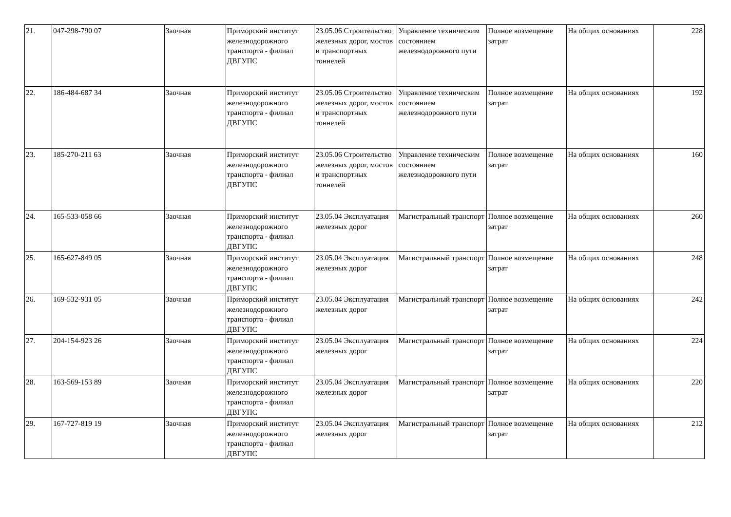| 21. | 047-298-790 07 | Заочная | Приморский институт железнодорожного транспорта - филиал ДВГУПС | 23.05.06 Строительство железных дорог, мостов и транспортных тоннелей | Управление техническим состоянием железнодорожного пути | Полное возмещение затрат | На общих основаниях | 228 |
| 22. | 186-484-687 34 | Заочная | Приморский институт железнодорожного транспорта - филиал ДВГУПС | 23.05.06 Строительство железных дорог, мостов и транспортных тоннелей | Управление техническим состоянием железнодорожного пути | Полное возмещение затрат | На общих основаниях | 192 |
| 23. | 185-270-211 63 | Заочная | Приморский институт железнодорожного транспорта - филиал ДВГУПС | 23.05.06 Строительство железных дорог, мостов и транспортных тоннелей | Управление техническим состоянием железнодорожного пути | Полное возмещение затрат | На общих основаниях | 160 |
| 24. | 165-533-058 66 | Заочная | Приморский институт железнодорожного транспорта - филиал ДВГУПС | 23.05.04 Эксплуатация железных дорог | Магистральный транспорт | Полное возмещение затрат | На общих основаниях | 260 |
| 25. | 165-627-849 05 | Заочная | Приморский институт железнодорожного транспорта - филиал ДВГУПС | 23.05.04 Эксплуатация железных дорог | Магистральный транспорт | Полное возмещение затрат | На общих основаниях | 248 |
| 26. | 169-532-931 05 | Заочная | Приморский институт железнодорожного транспорта - филиал ДВГУПС | 23.05.04 Эксплуатация железных дорог | Магистральный транспорт | Полное возмещение затрат | На общих основаниях | 242 |
| 27. | 204-154-923 26 | Заочная | Приморский институт железнодорожного транспорта - филиал ДВГУПС | 23.05.04 Эксплуатация железных дорог | Магистральный транспорт | Полное возмещение затрат | На общих основаниях | 224 |
| 28. | 163-569-153 89 | Заочная | Приморский институт железнодорожного транспорта - филиал ДВГУПС | 23.05.04 Эксплуатация железных дорог | Магистральный транспорт | Полное возмещение затрат | На общих основаниях | 220 |
| 29. | 167-727-819 19 | Заочная | Приморский институт железнодорожного транспорта - филиал ДВГУПС | 23.05.04 Эксплуатация железных дорог | Магистральный транспорт | Полное возмещение затрат | На общих основаниях | 212 |